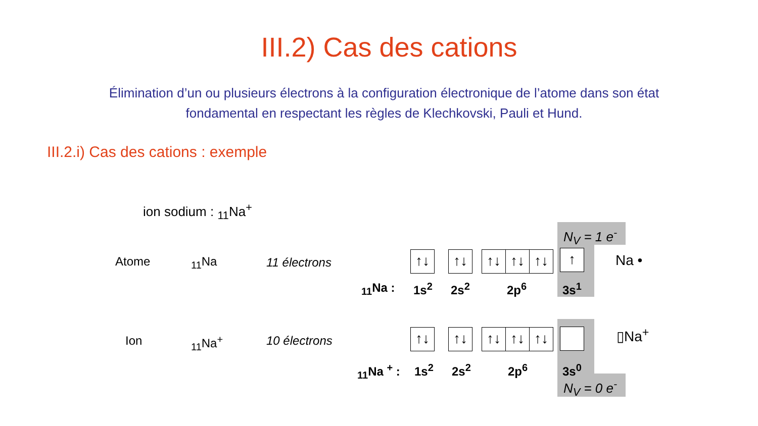III.2) Cas des cations
Élimination d’un ou plusieurs électrons à la configuration électronique de l’atome dans son état fondamental en respectant les règles de Klechkovski, Pauli et Hund.
III.2.i) Cas des cations : exemple
ion sodium : <sub>11</sub>Na<sup>+</sup>
Atome <sub>11</sub>Na 11 électrons ↑↓ ↑↓ ↑↓ ↑↓ ↑↓ ↑ Na •
<sub>11</sub>Na : 1s<sup>2</sup> 2s<sup>2</sup> 2p<sup>6</sup> 3s<sup>1</sup>
N<sub>V</sub> = 1 e<sup>-</sup>
Ion <sub>11</sub>Na<sup>+</sup> 10 électrons ↑↓ ↑↓ ↑↓ ↑↓ ↑↓ ▯Na<sup>+</sup>
<sub>11</sub>Na <sup>+</sup> : 1s<sup>2</sup> 2s<sup>2</sup> 2p<sup>6</sup> 3s<sup>0</sup>
N<sub>V</sub> = 0 e<sup>-</sup>